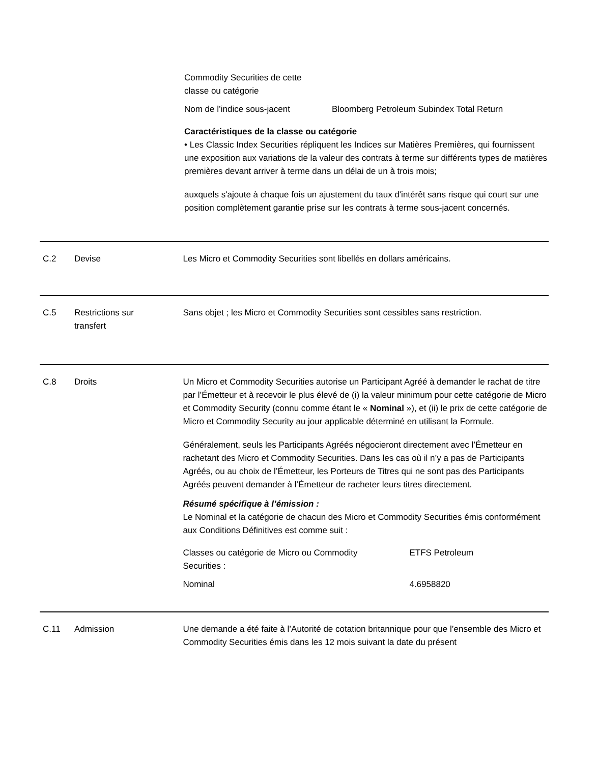| Commodity Securities de cette classe ou catégorie | |
| Nom de l’indice sous-jacent | Bloomberg Petroleum Subindex Total Return |
Caractéristiques de la classe ou catégorie
• Les Classic Index Securities répliquent les Indices sur Matières Premières, qui fournissent une exposition aux variations de la valeur des contrats à terme sur différents types de matières premières devant arriver à terme dans un délai de un à trois mois;
auxquels s'ajoute à chaque fois un ajustement du taux d'intérêt sans risque qui court sur une position complètement garantie prise sur les contrats à terme sous-jacent concernés.
C.2 Devise Les Micro et Commodity Securities sont libellés en dollars américains.
C.5 Restrictions sur
transfert
Sans objet ; les Micro et Commodity Securities sont cessibles sans restriction.
C.8 Droits Un Micro et Commodity Securities autorise un Participant Agréé à demander le rachat de titre par l’Émetteur et à recevoir le plus élevé de (i) la valeur minimum pour cette catégorie de Micro et Commodity Security (connu comme étant le « Nominal »), et (ii) le prix de cette catégorie de Micro et Commodity Security au jour applicable déterminé en utilisant la Formule.
Généralement, seuls les Participants Agréés négocieront directement avec l’Émetteur en rachetant des Micro et Commodity Securities. Dans les cas où il n’y a pas de Participants Agréés, ou au choix de l’Émetteur, les Porteurs de Titres qui ne sont pas des Participants Agréés peuvent demander à l’Émetteur de racheter leurs titres directement.
Résumé spécifique à l’émission :
Le Nominal et la catégorie de chacun des Micro et Commodity Securities émis conformément aux Conditions Définitives est comme suit :
| Classes ou catégorie de Micro ou Commodity Securities : | ETFS Petroleum |
| Nominal | 4.6958820 |
C.11 Admission Une demande a été faite à l’Autorité de cotation britannique pour que l’ensemble des Micro et Commodity Securities émis dans les 12 mois suivant la date du présent